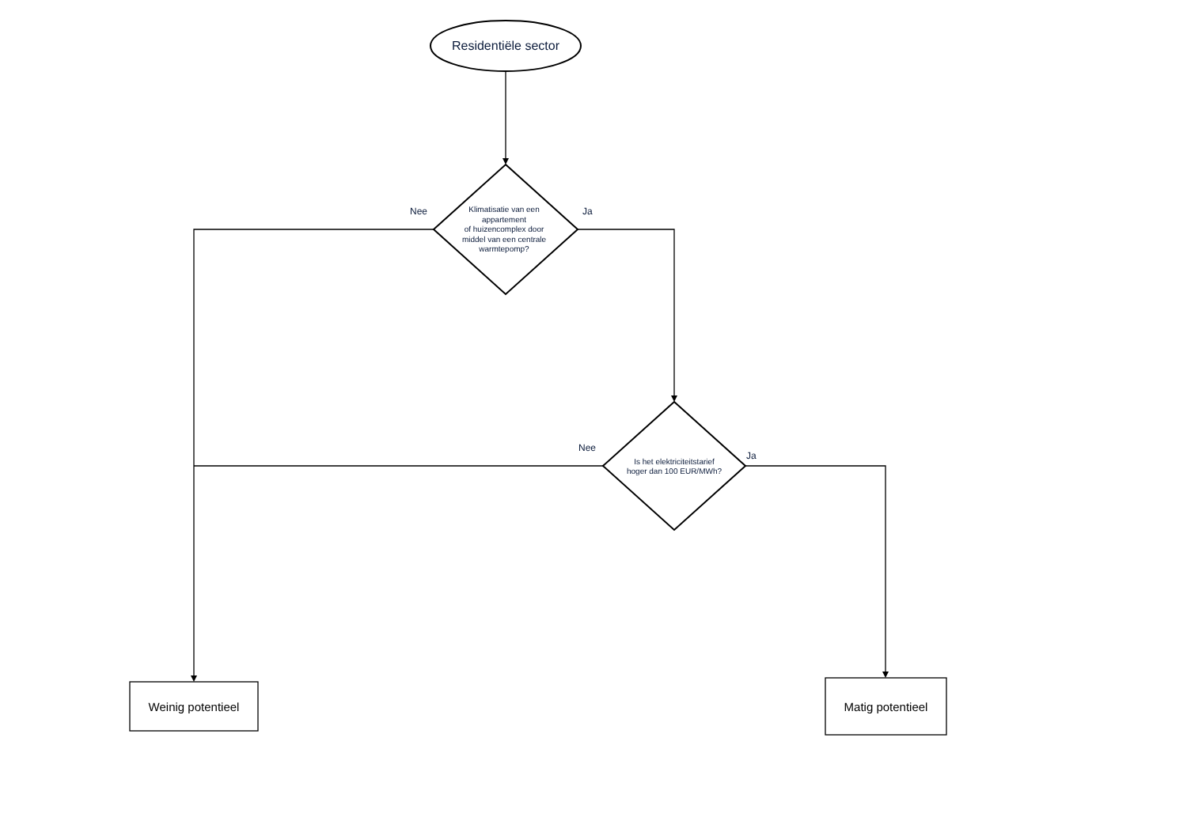Residentiële sector
Klimatisatie van een appartement
of huizencomplex door middel van een centrale warmtepomp?
Nee Ja
Is het elektriciteitstarief
hoger dan 100 EUR/MWh?
Nee
Ja
Weinig potentieel Matig potentieel